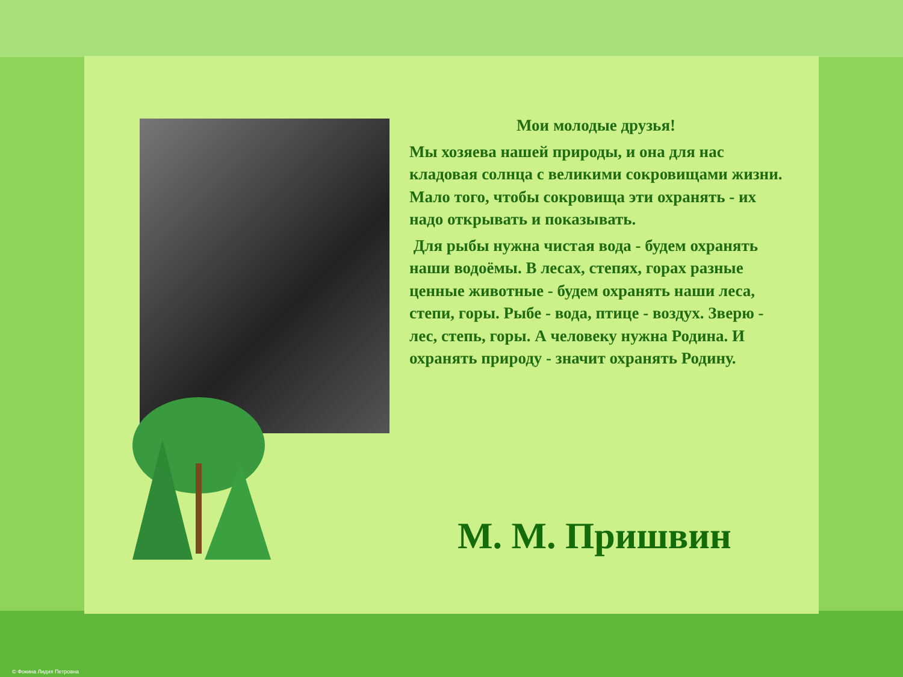Мои молодые друзья!
Мы хозяева нашей природы, и она для нас кладовая солнца с великими сокровищами жизни. Мало того, чтобы сокровища эти охранять - их надо открывать и показывать.
Для рыбы нужна чистая вода - будем охранять наши водоёмы. В лесах, степях, горах разные ценные животные - будем охранять наши леса, степи, горы. Рыбе - вода, птице - воздух. Зверю - лес, степь, горы. А человеку нужна Родина. И охранять природу - значит охранять Родину.
М. М. Пришвин
© Фокина Лидия Петровна